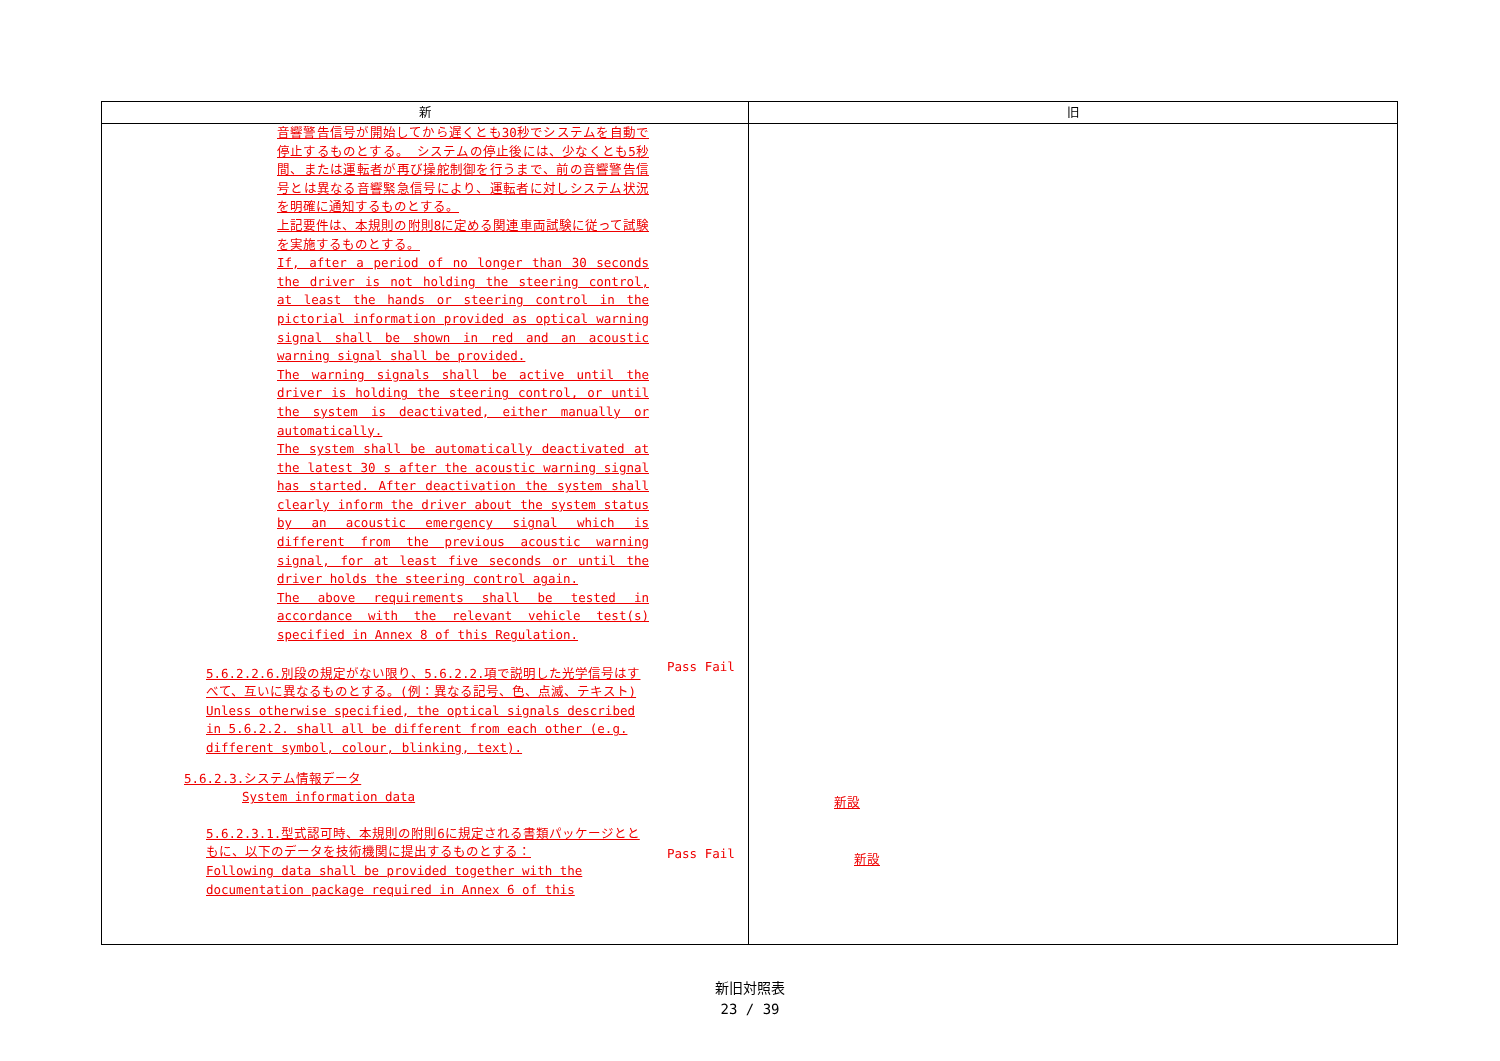| 新 | 旧 |
| --- | --- |
| 音響警告信号が開始してから遅くとも30秒でシステムを自動で停止するものとする。 システムの停止後には、少なくとも5秒間、または運転者が再び操舵制御を行うまで、前の音響警告信号とは異なる音響緊急信号により、運転者に対しシステム状況を明確に通知するものとする。 上記要件は、本規則の附則8に定める関連車両試験に従って試験を実施するものとする。 If, after a period of no longer than 30 seconds the driver is not holding the steering control, at least the hands or steering control in the pictorial information provided as optical warning signal shall be shown in red and an acoustic warning signal shall be provided. The warning signals shall be active until the driver is holding the steering control, or until the system is deactivated, either manually or automatically. The system shall be automatically deactivated at the latest 30 s after the acoustic warning signal has started. After deactivation the system shall clearly inform the driver about the system status by an acoustic emergency signal which is different from the previous acoustic warning signal, for at least five seconds or until the driver holds the steering control again. The above requirements shall be tested in accordance with the relevant vehicle test(s) specified in Annex 8 of this Regulation. 5.6.2.2.6.別段の規定がない限り、5.6.2.2.項で説明した光学信号はすべて、互いに異なるものとする。(例：異なる記号、色、点滅、テキスト) Unless otherwise specified, the optical signals described in 5.6.2.2. shall all be different from each other (e.g. different symbol, colour, blinking, text). 5.6.2.3.システム情報データ System information data 5.6.2.3.1.型式認可時、本規則の附則6に規定される書類パッケージとともに、以下のデータを技術機関に提出するものとする： Following data shall be provided together with the documentation package required in Annex 6 of this Pass Fail Pass Fail | 新設 新設 |
新旧対照表
23 / 39